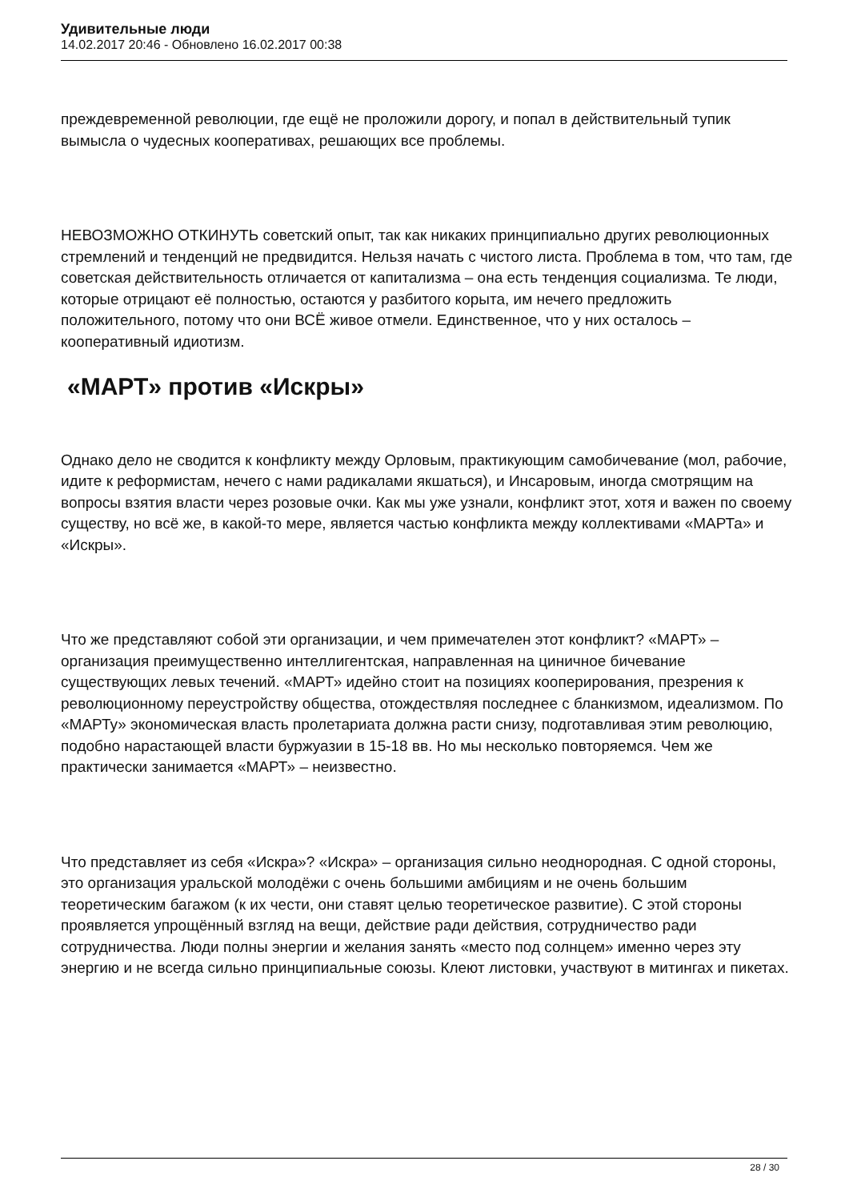Удивительные люди
14.02.2017 20:46 - Обновлено 16.02.2017 00:38
преждевременной революции, где ещё не проложили дорогу, и попал в действительный тупик вымысла о чудесных кооперативах, решающих все проблемы.
НЕВОЗМОЖНО ОТКИНУТЬ советский опыт, так как никаких принципиально других революционных стремлений и тенденций не предвидится. Нельзя начать с чистого листа. Проблема в том, что там, где советская действительность отличается от капитализма – она есть тенденция социализма. Те люди, которые отрицают её полностью, остаются у разбитого корыта, им нечего предложить положительного, потому что они ВСЁ живое отмели. Единственное, что у них осталось – кооперативный идиотизм.
«МАРТ» против «Искры»
Однако дело не сводится к конфликту между Орловым, практикующим самобичевание (мол, рабочие, идите к реформистам, нечего с нами радикалами якшаться), и Инсаровым, иногда смотрящим на вопросы взятия власти через розовые очки. Как мы уже узнали, конфликт этот, хотя и важен по своему существу, но всё же, в какой-то мере, является частью конфликта между коллективами «МАРТа» и «Искры».
Что же представляют собой эти организации, и чем примечателен этот конфликт? «МАРТ» – организация преимущественно интеллигентская, направленная на циничное бичевание существующих левых течений. «МАРТ» идейно стоит на позициях кооперирования, презрения к революционному переустройству общества, отождествляя последнее с бланкизмом, идеализмом. По «МАРТу» экономическая власть пролетариата должна расти снизу, подготавливая этим революцию, подобно нарастающей власти буржуазии в 15-18 вв. Но мы несколько повторяемся. Чем же практически занимается «МАРТ» – неизвестно.
Что представляет из себя «Искра»? «Искра» – организация сильно неоднородная. С одной стороны, это организация уральской молодёжи с очень большими амбициям и не очень большим теоретическим багажом (к их чести, они ставят целью теоретическое развитие). С этой стороны проявляется упрощённый взгляд на вещи, действие ради действия, сотрудничество ради сотрудничества. Люди полны энергии и желания занять «место под солнцем» именно через эту энергию и не всегда сильно принципиальные союзы. Клеют листовки, участвуют в митингах и пикетах.
28 / 30